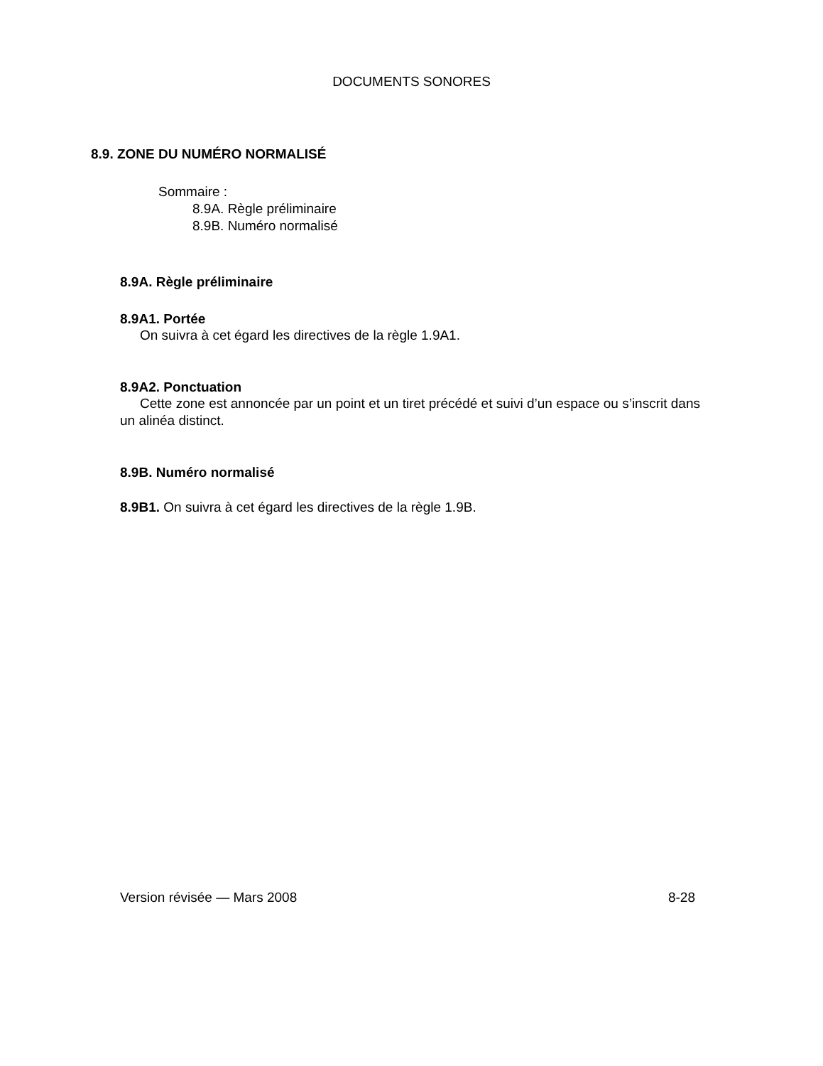DOCUMENTS SONORES
8.9. ZONE DU NUMÉRO NORMALISÉ
Sommaire :
8.9A. Règle préliminaire
8.9B. Numéro normalisé
8.9A. Règle préliminaire
8.9A1. Portée
On suivra à cet égard les directives de la règle 1.9A1.
8.9A2. Ponctuation
Cette zone est annoncée par un point et un tiret précédé et suivi d’un espace ou s’inscrit dans un alinéa distinct.
8.9B. Numéro normalisé
8.9B1. On suivra à cet égard les directives de la règle 1.9B.
Version révisée — Mars 2008 8-28